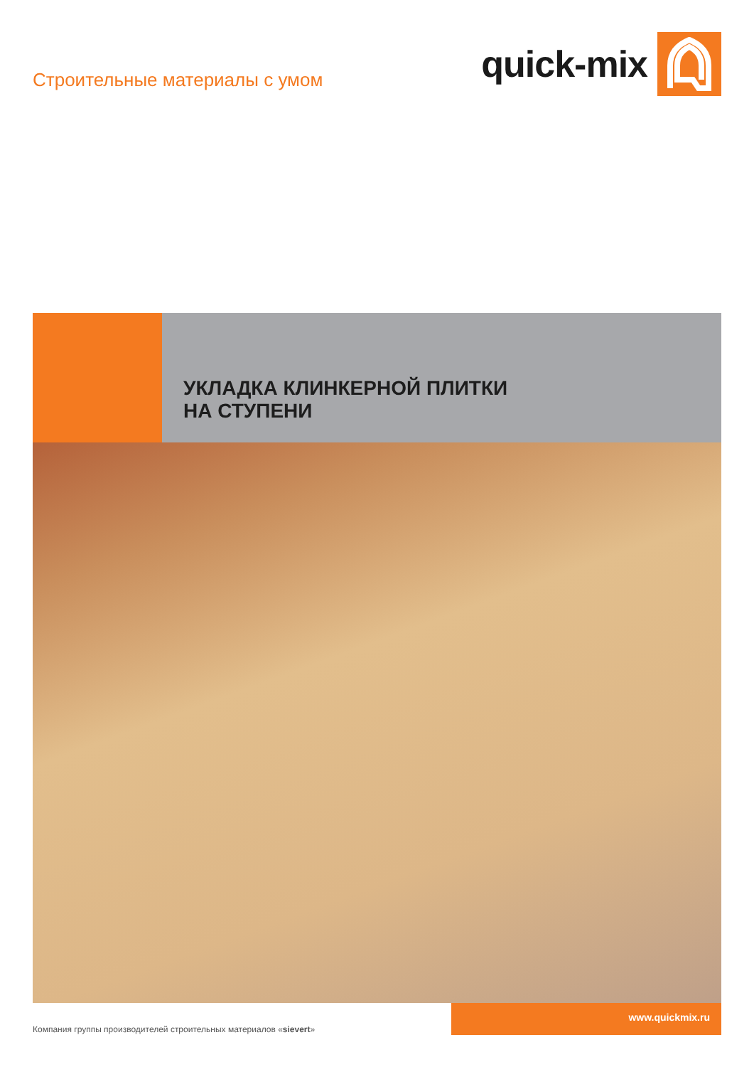Строительные материалы с умом
quick-mix
УКЛАДКА КЛИНКЕРНОЙ ПЛИТКИ
НА СТУПЕНИ
Компания группы производителей строительных материалов «sievert»
www.quickmix.ru